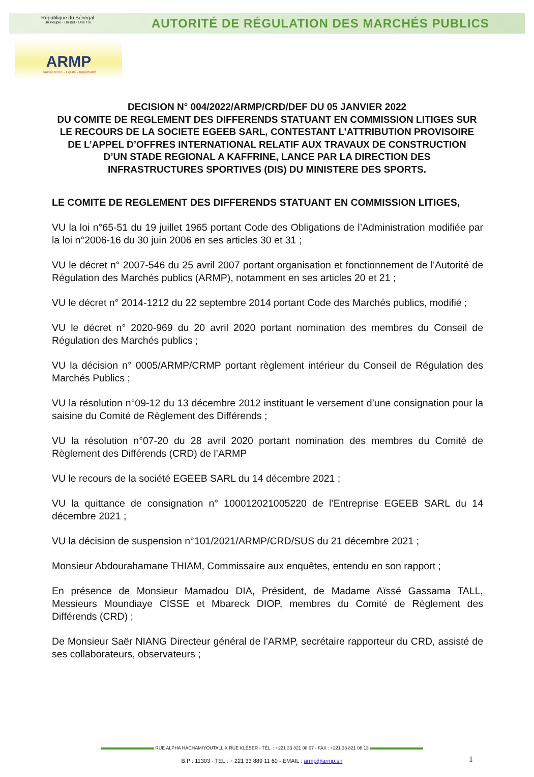République du Sénégal
Un Peuple - Un But - Une Foi
AUTORITÉ DE RÉGULATION DES MARCHÉS PUBLICS
ARMP
Transparence - Equité - Impartialité
DECISION N° 004/2022/ARMP/CRD/DEF DU 05 JANVIER 2022
DU COMITE DE REGLEMENT DES DIFFERENDS STATUANT EN COMMISSION LITIGES SUR LE RECOURS DE LA SOCIETE EGEEB SARL, CONTESTANT L’ATTRIBUTION PROVISOIRE DE L’APPEL D’OFFRES INTERNATIONAL RELATIF AUX TRAVAUX DE CONSTRUCTION D’UN STADE REGIONAL A KAFFRINE, LANCE PAR LA DIRECTION DES INFRASTRUCTURES SPORTIVES (DIS) DU MINISTERE DES SPORTS.
LE COMITE DE REGLEMENT DES DIFFERENDS STATUANT EN COMMISSION LITIGES,
VU la loi n°65-51 du 19 juillet 1965 portant Code des Obligations de l’Administration modifiée par la loi n°2006-16 du 30 juin 2006 en ses articles 30 et 31 ;
VU le décret n° 2007-546 du 25 avril 2007 portant organisation et fonctionnement de l'Autorité de Régulation des Marchés publics (ARMP), notamment en ses articles 20 et 21 ;
VU le décret n° 2014-1212 du 22 septembre 2014 portant Code des Marchés publics, modifié ;
VU le décret n° 2020-969 du 20 avril 2020 portant nomination des membres du Conseil de Régulation des Marchés publics ;
VU la décision n° 0005/ARMP/CRMP portant règlement intérieur du Conseil de Régulation des Marchés Publics ;
VU la résolution n°09-12 du 13 décembre 2012 instituant le versement d’une consignation pour la saisine du Comité de Règlement des Différends ;
VU la résolution n°07-20 du 28 avril 2020 portant nomination des membres du Comité de Règlement des Différends (CRD) de l’ARMP
VU le recours de la société EGEEB SARL du 14 décembre 2021 ;
VU la quittance de consignation n° 100012021005220 de l’Entreprise EGEEB SARL du 14 décembre 2021 ;
VU la décision de suspension n°101/2021/ARMP/CRD/SUS du 21 décembre 2021 ;
Monsieur Abdourahamane THIAM, Commissaire aux enquêtes, entendu en son rapport ;
En présence de Monsieur Mamadou DIA, Président, de Madame Aïssé Gassama TALL, Messieurs Moundiaye CISSE et Mbareck DIOP, membres du Comité de Règlement des Différends (CRD) ;
De Monsieur Saër NIANG Directeur général de l’ARMP, secrétaire rapporteur du CRD, assisté de ses collaborateurs, observateurs ;
RUE ALPHA HACHAMIYOUTALL X RUE KLÉBER - TÉL. : +221 33 821 08 07 - FAX : +221 33 821 08 13
B.P : 11303 - TEL : + 221 33 889 11 60 - EMAIL : armp@armp.sn
1